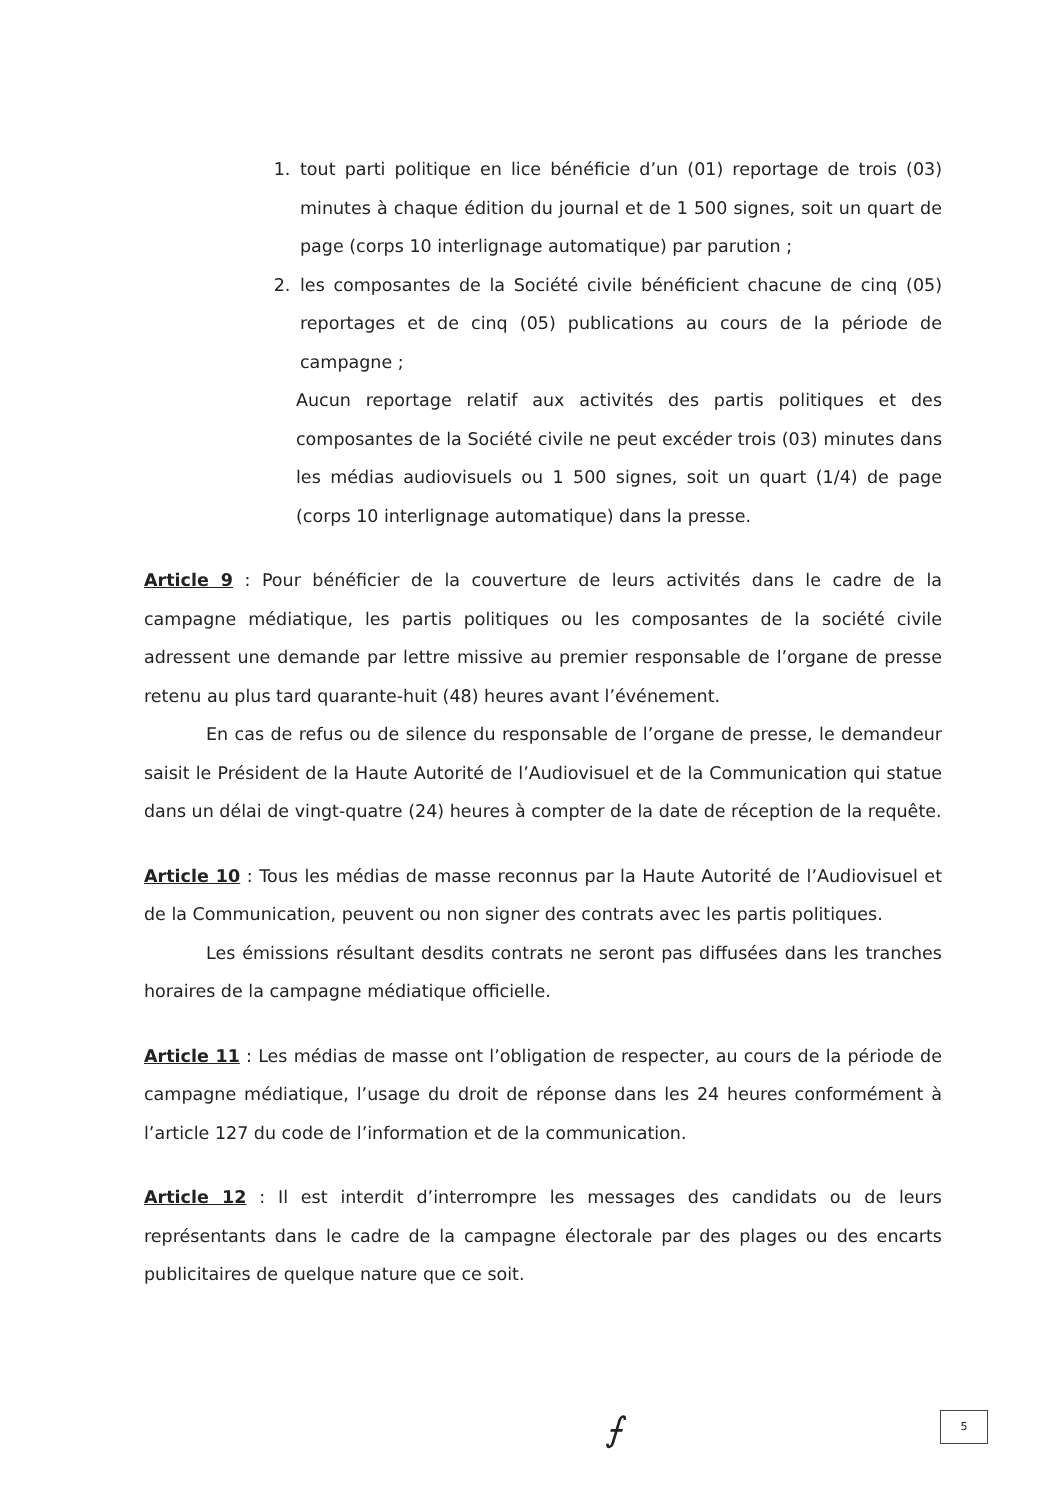1. tout parti politique en lice bénéficie d’un (01) reportage de trois (03) minutes à chaque édition du journal et de 1 500 signes, soit un quart de page (corps 10 interlignage automatique) par parution ;
2. les composantes de la Société civile bénéficient chacune de cinq (05) reportages et de cinq (05) publications au cours de la période de campagne ;
Aucun reportage relatif aux activités des partis politiques et des composantes de la Société civile ne peut excéder trois (03) minutes dans les médias audiovisuels ou 1 500 signes, soit un quart (1/4) de page (corps 10 interlignage automatique) dans la presse.
Article 9 : Pour bénéficier de la couverture de leurs activités dans le cadre de la campagne médiatique, les partis politiques ou les composantes de la société civile adressent une demande par lettre missive au premier responsable de l’organe de presse retenu au plus tard quarante-huit (48) heures avant l’événement.
En cas de refus ou de silence du responsable de l’organe de presse, le demandeur saisit le Président de la Haute Autorité de l’Audiovisuel et de la Communication qui statue dans un délai de vingt-quatre (24) heures à compter de la date de réception de la requête.
Article 10 : Tous les médias de masse reconnus par la Haute Autorité de l’Audiovisuel et de la Communication, peuvent ou non signer des contrats avec les partis politiques.
Les émissions résultant desdits contrats ne seront pas diffusées dans les tranches horaires de la campagne médiatique officielle.
Article 11 : Les médias de masse ont l’obligation de respecter, au cours de la période de campagne médiatique, l’usage du droit de réponse dans les 24 heures conformément à l’article 127 du code de l’information et de la communication.
Article 12 : Il est interdit d’interrompre les messages des candidats ou de leurs représentants dans le cadre de la campagne électorale par des plages ou des encarts publicitaires de quelque nature que ce soit.
⨍ 5